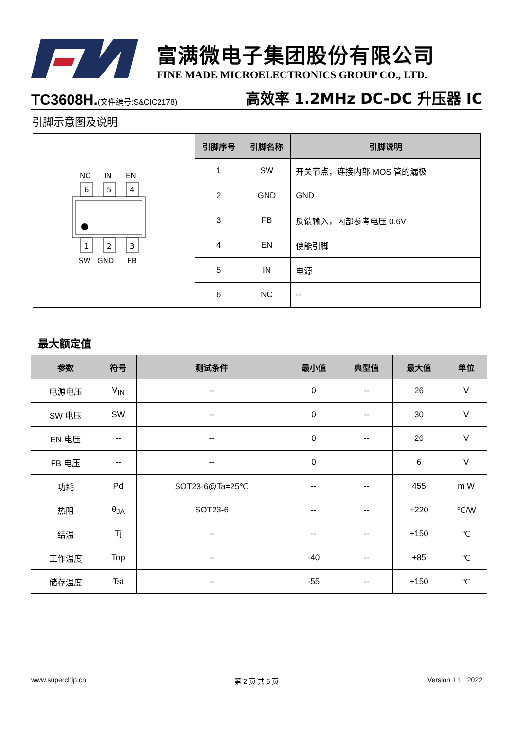富满微电子集团股份有限公司
FINE MADE MICROELECTRONICS GROUP CO., LTD.
TC3608H.(文件编号:S&CIC2178)
高效率 1.2MHz DC-DC 升压器 IC
引脚示意图及说明
| NC IN EN 6 5 4 1 2 3 SW GND FB | 引脚序号 | 引脚名称 | 引脚说明 |
| | 1 | SW | 开关节点，连接内部 MOS 管的漏极 |
| | 2 | GND | GND |
| | 3 | FB | 反馈输入，内部参考电压 0.6V |
| | 4 | EN | 使能引脚 |
| | 5 | IN | 电源 |
| | 6 | NC | -- |
最大额定值
| 参数 | 符号 | 测试条件 | 最小值 | 典型值 | 最大值 | 单位 |
| --- | --- | --- | --- | --- | --- | --- |
| 电源电压 | V<sub>IN</sub> | -- | 0 | -- | 26 | V |
| SW 电压 | SW | -- | 0 | -- | 30 | V |
| EN 电压 | -- | -- | 0 | -- | 26 | V |
| FB 电压 | -- | -- | 0 | | 6 | V |
| 功耗 | Pd | SOT23-6@Ta=25℃ | -- | -- | 455 | m W |
| 热阻 | θ<sub>JA</sub> | SOT23-6 | -- | -- | +220 | ℃/W |
| 结温 | Tj | -- | -- | -- | +150 | ℃ |
| 工作温度 | Top | -- | -40 | -- | +85 | ℃ |
| 储存温度 | Tst | -- | -55 | -- | +150 | ℃ |
www.superchip.cn 第 2 页 共 6 页 Version 1.1 2022